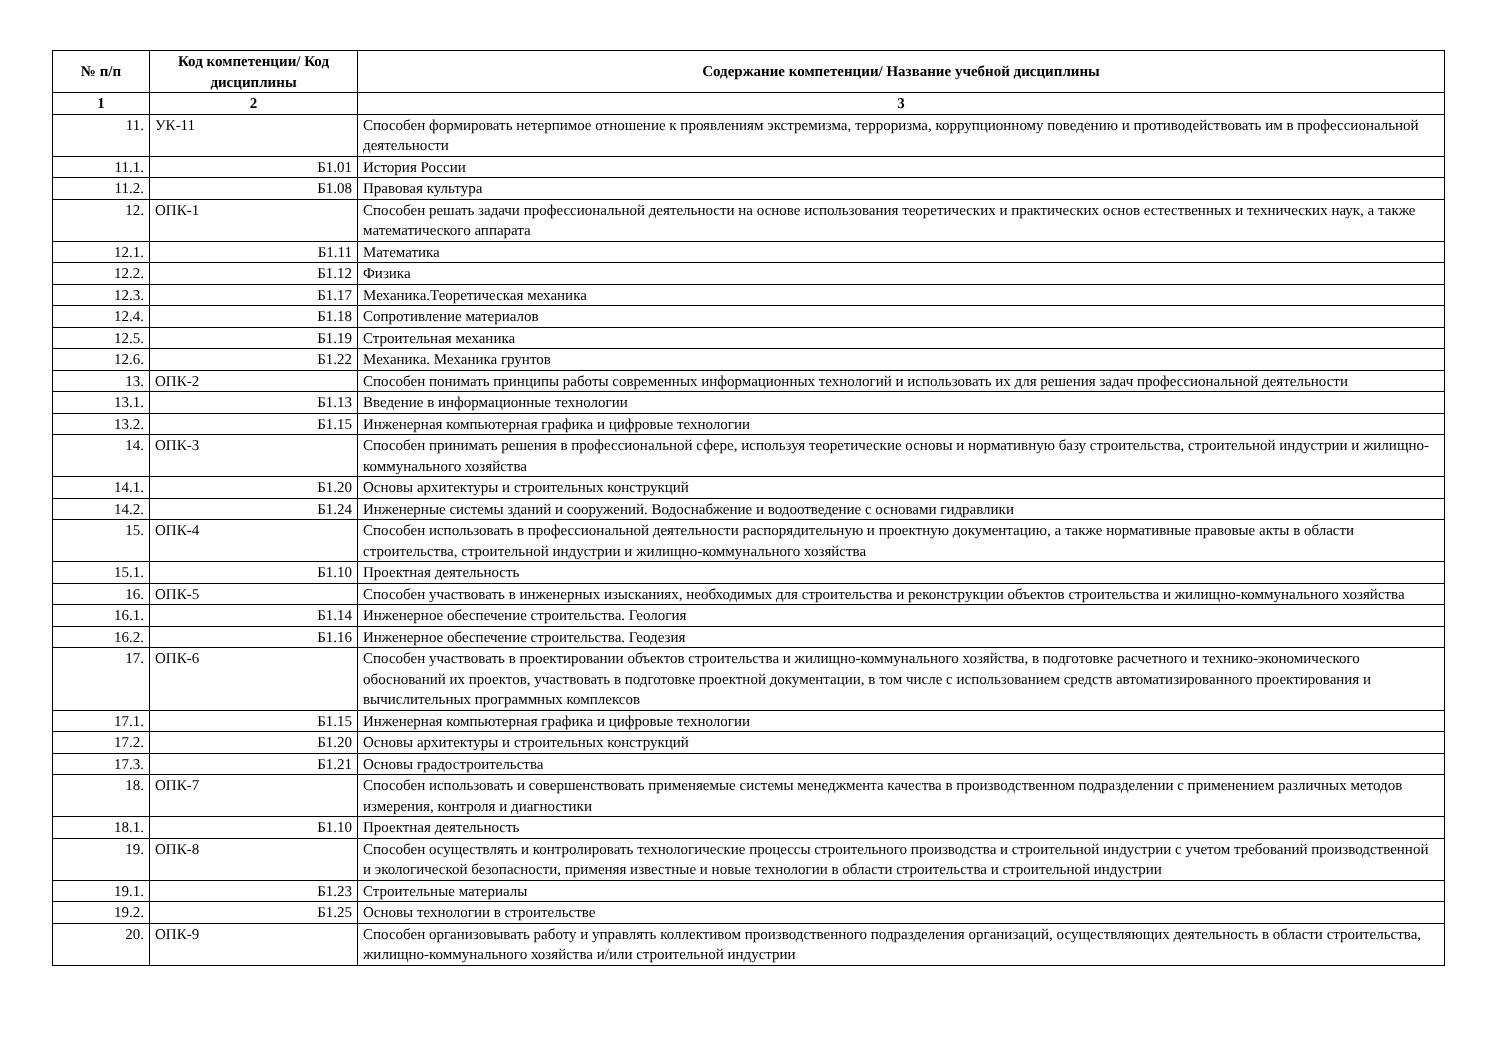| № п/п | Код компетенции/ Код дисциплины | Содержание компетенции/ Название учебной дисциплины |
| --- | --- | --- |
| 1 | 2 | 3 |
| 11. | УК-11 | Способен формировать нетерпимое отношение к проявлениям экстремизма, терроризма, коррупционному поведению и противодействовать им в профессиональной деятельности |
| 11.1. | Б1.01 | История России |
| 11.2. | Б1.08 | Правовая культура |
| 12. | ОПК-1 | Способен решать задачи профессиональной деятельности на основе использования теоретических и практических основ естественных и технических наук, а также математического аппарата |
| 12.1. | Б1.11 | Математика |
| 12.2. | Б1.12 | Физика |
| 12.3. | Б1.17 | Механика.Теоретическая механика |
| 12.4. | Б1.18 | Сопротивление материалов |
| 12.5. | Б1.19 | Строительная механика |
| 12.6. | Б1.22 | Механика. Механика грунтов |
| 13. | ОПК-2 | Способен понимать принципы работы современных информационных технологий и использовать их для решения задач профессиональной деятельности |
| 13.1. | Б1.13 | Введение в информационные технологии |
| 13.2. | Б1.15 | Инженерная компьютерная графика и цифровые технологии |
| 14. | ОПК-3 | Способен принимать решения в профессиональной сфере, используя теоретические основы и нормативную базу строительства, строительной индустрии и жилищно-коммунального хозяйства |
| 14.1. | Б1.20 | Основы архитектуры и строительных конструкций |
| 14.2. | Б1.24 | Инженерные системы зданий и сооружений. Водоснабжение и водоотведение с основами гидравлики |
| 15. | ОПК-4 | Способен использовать в профессиональной деятельности распорядительную и проектную документацию, а также нормативные правовые акты в области строительства, строительной индустрии и жилищно-коммунального хозяйства |
| 15.1. | Б1.10 | Проектная деятельность |
| 16. | ОПК-5 | Способен участвовать в инженерных изысканиях, необходимых для строительства и реконструкции объектов строительства и жилищно-коммунального хозяйства |
| 16.1. | Б1.14 | Инженерное обеспечение строительства. Геология |
| 16.2. | Б1.16 | Инженерное обеспечение строительства. Геодезия |
| 17. | ОПК-6 | Способен участвовать в проектировании объектов строительства и жилищно-коммунального хозяйства, в подготовке расчетного и технико-экономического обоснований их проектов, участвовать в подготовке проектной документации, в том числе с использованием средств автоматизированного проектирования и вычислительных программных комплексов |
| 17.1. | Б1.15 | Инженерная компьютерная графика и цифровые технологии |
| 17.2. | Б1.20 | Основы архитектуры и строительных конструкций |
| 17.3. | Б1.21 | Основы градостроительства |
| 18. | ОПК-7 | Способен использовать и совершенствовать применяемые системы менеджмента качества в производственном подразделении с применением различных методов измерения, контроля и диагностики |
| 18.1. | Б1.10 | Проектная деятельность |
| 19. | ОПК-8 | Способен осуществлять и контролировать технологические процессы строительного производства и строительной индустрии с учетом требований производственной и экологической безопасности, применяя известные и новые технологии в области строительства и строительной индустрии |
| 19.1. | Б1.23 | Строительные материалы |
| 19.2. | Б1.25 | Основы технологии в строительстве |
| 20. | ОПК-9 | Способен организовывать работу и управлять коллективом производственного подразделения организаций, осуществляющих деятельность в области строительства, жилищно-коммунального хозяйства и/или строительной индустрии |